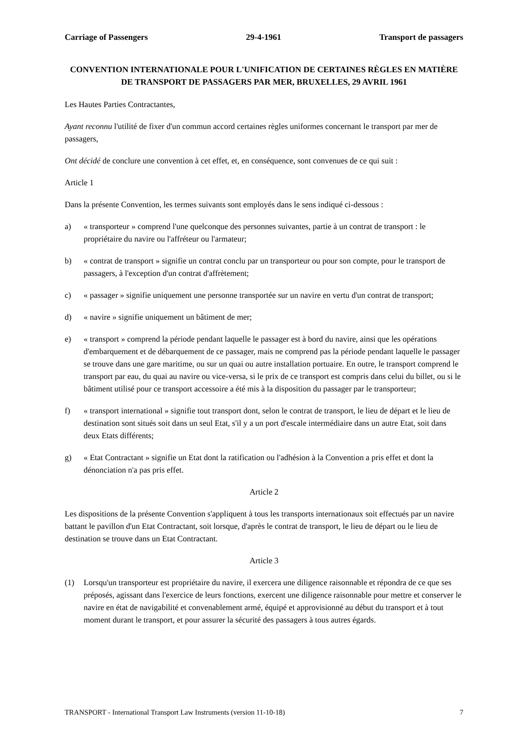Carriage of Passengers 29-4-1961 Transport de passagers
CONVENTION INTERNATIONALE POUR L'UNIFICATION DE CERTAINES RÈGLES EN MATIÈRE DE TRANSPORT DE PASSAGERS PAR MER, BRUXELLES, 29 AVRIL 1961
Les Hautes Parties Contractantes,
Ayant reconnu l'utilité de fixer d'un commun accord certaines règles uniformes concernant le transport par mer de passagers,
Ont décidé de conclure une convention à cet effet, et, en conséquence, sont convenues de ce qui suit :
Article 1
Dans la présente Convention, les termes suivants sont employés dans le sens indiqué ci-dessous :
a) « transporteur » comprend l'une quelconque des personnes suivantes, partie à un contrat de transport : le propriétaire du navire ou l'affréteur ou l'armateur;
b) « contrat de transport » signifie un contrat conclu par un transporteur ou pour son compte, pour le transport de passagers, à l'exception d'un contrat d'affrètement;
c) « passager » signifie uniquement une personne transportée sur un navire en vertu d'un contrat de transport;
d) « navire » signifie uniquement un bâtiment de mer;
e) « transport » comprend la période pendant laquelle le passager est à bord du navire, ainsi que les opérations d'embarquement et de débarquement de ce passager, mais ne comprend pas la période pendant laquelle le passager se trouve dans une gare maritime, ou sur un quai ou autre installation portuaire. En outre, le transport comprend le transport par eau, du quai au navire ou vice-versa, si le prix de ce transport est compris dans celui du billet, ou si le bâtiment utilisé pour ce transport accessoire a été mis à la disposition du passager par le transporteur;
f) « transport international » signifie tout transport dont, selon le contrat de transport, le lieu de départ et le lieu de destination sont situés soit dans un seul Etat, s'il y a un port d'escale intermédiaire dans un autre Etat, soit dans deux Etats différents;
g) « Etat Contractant » signifie un Etat dont la ratification ou l'adhésion à la Convention a pris effet et dont la dénonciation n'a pas pris effet.
Article 2
Les dispositions de la présente Convention s'appliquent à tous les transports internationaux soit effectués par un navire battant le pavillon d'un Etat Contractant, soit lorsque, d'après le contrat de transport, le lieu de départ ou le lieu de destination se trouve dans un Etat Contractant.
Article 3
(1) Lorsqu'un transporteur est propriétaire du navire, il exercera une diligence raisonnable et répondra de ce que ses préposés, agissant dans l'exercice de leurs fonctions, exercent une diligence raisonnable pour mettre et conserver le navire en état de navigabilité et convenablement armé, équipé et approvisionné au début du transport et à tout moment durant le transport, et pour assurer la sécurité des passagers à tous autres égards.
TRANSPORT - International Transport Law Instruments (version 11-10-18) 7